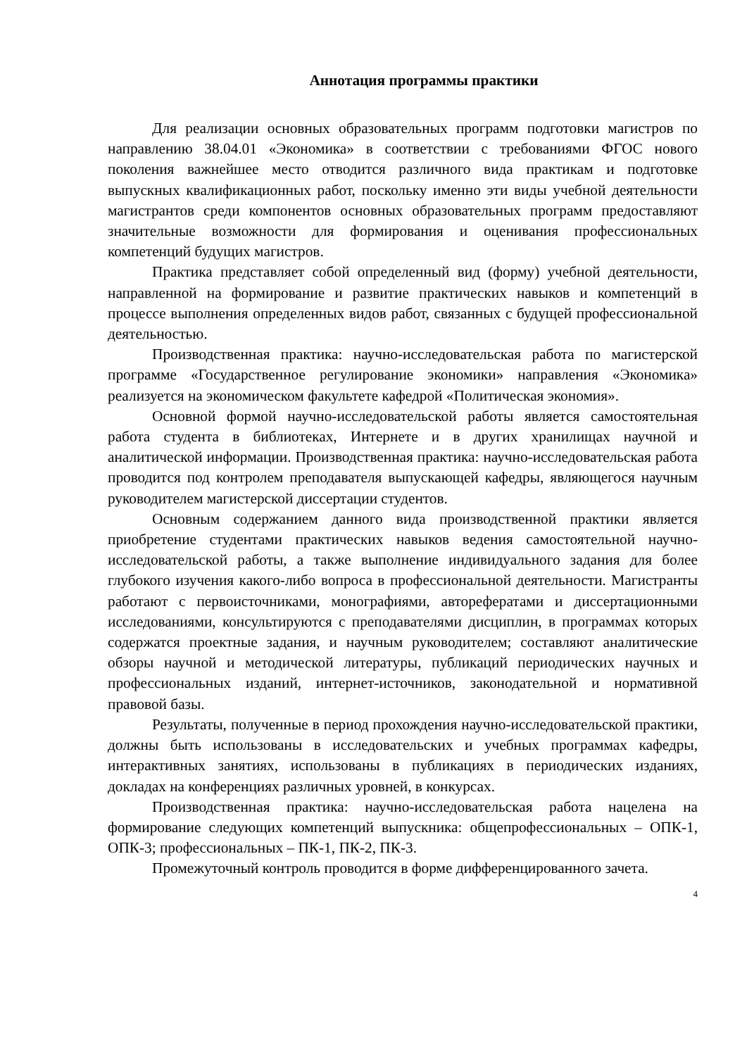Аннотация программы практики
Для реализации основных образовательных программ подготовки магистров по направлению 38.04.01 «Экономика» в соответствии с требованиями ФГОС нового поколения важнейшее место отводится различного вида практикам и подготовке выпускных квалификационных работ, поскольку именно эти виды учебной деятельности магистрантов среди компонентов основных образовательных программ предоставляют значительные возможности для формирования и оценивания профессиональных компетенций будущих магистров.
Практика представляет собой определенный вид (форму) учебной деятельности, направленной на формирование и развитие практических навыков и компетенций в процессе выполнения определенных видов работ, связанных с будущей профессиональной деятельностью.
Производственная практика: научно-исследовательская работа по магистерской программе «Государственное регулирование экономики» направления «Экономика» реализуется на экономическом факультете кафедрой «Политическая экономия».
Основной формой научно-исследовательской работы является самостоятельная работа студента в библиотеках, Интернете и в других хранилищах научной и аналитической информации. Производственная практика: научно-исследовательская работа проводится под контролем преподавателя выпускающей кафедры, являющегося научным руководителем магистерской диссертации студентов.
Основным содержанием данного вида производственной практики является приобретение студентами практических навыков ведения самостоятельной научно-исследовательской работы, а также выполнение индивидуального задания для более глубокого изучения какого-либо вопроса в профессиональной деятельности. Магистранты работают с первоисточниками, монографиями, авторефератами и диссертационными исследованиями, консультируются с преподавателями дисциплин, в программах которых содержатся проектные задания, и научным руководителем; составляют аналитические обзоры научной и методической литературы, публикаций периодических научных и профессиональных изданий, интернет-источников, законодательной и нормативной правовой базы.
Результаты, полученные в период прохождения научно-исследовательской практики, должны быть использованы в исследовательских и учебных программах кафедры, интерактивных занятиях, использованы в публикациях в периодических изданиях, докладах на конференциях различных уровней, в конкурсах.
Производственная практика: научно-исследовательская работа нацелена на формирование следующих компетенций выпускника: общепрофессиональных – ОПК-1, ОПК-3; профессиональных – ПК-1, ПК-2, ПК-3.
Промежуточный контроль проводится в форме дифференцированного зачета.
4